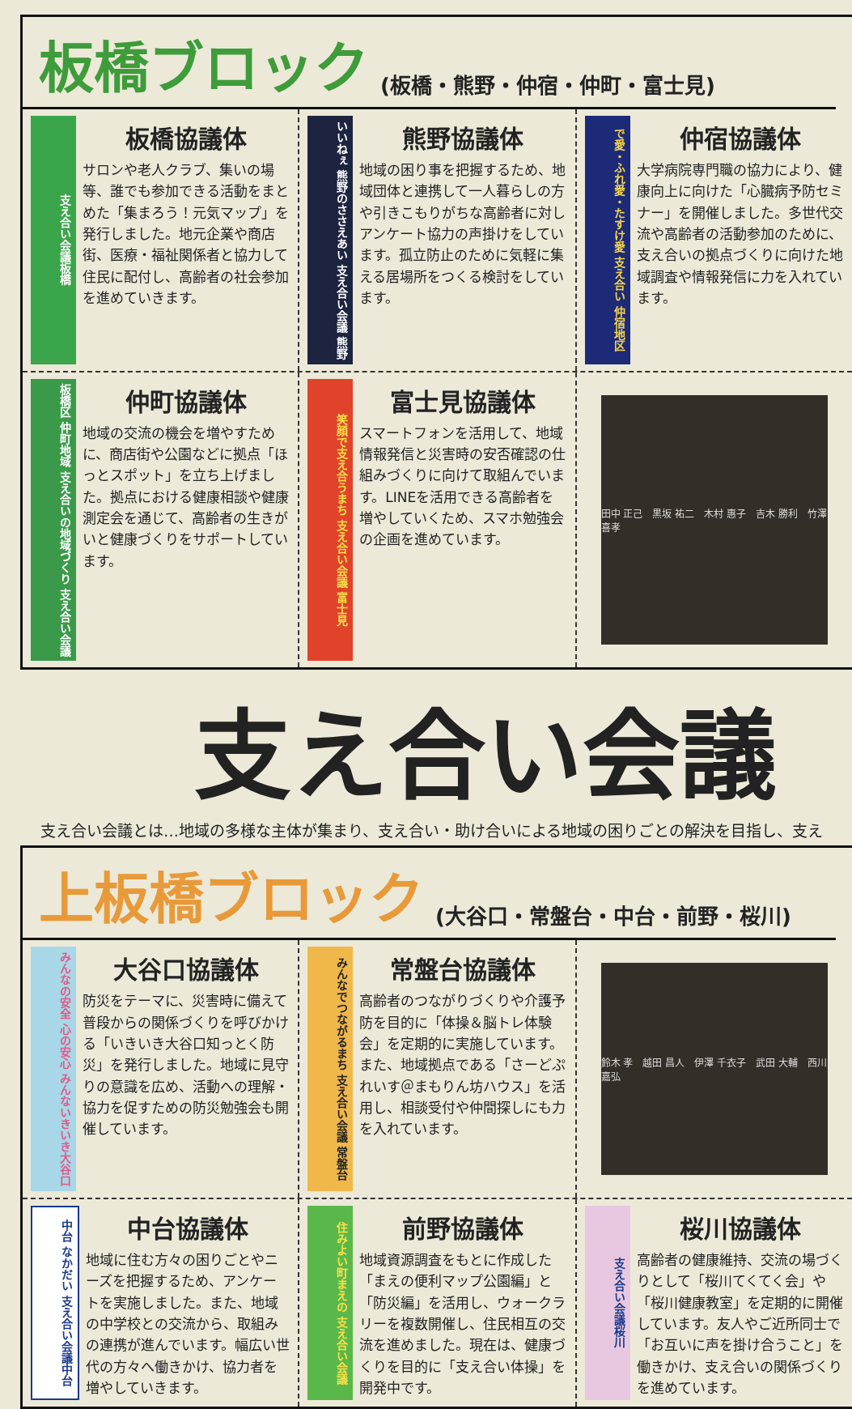板橋ブロック
(板橋・熊野・仲宿・仲町・富士見)
支え合い会議板橋
板橋協議体
サロンや老人クラブ、集いの場等、誰でも参加できる活動をまとめた「集まろう！元気マップ」を発行しました。地元企業や商店街、医療・福祉関係者と協力して住民に配付し、高齢者の社会参加を進めていきます。
いいねぇ 熊野のささえあい 支え合い会議 熊野
熊野協議体
地域の困り事を把握するため、地域団体と連携して一人暮らしの方や引きこもりがちな高齢者に対しアンケート協力の声掛けをしています。孤立防止のために気軽に集える居場所をつくる検討をしています。
で愛・ふれ愛・たすけ愛 支え合い 仲宿地区
仲宿協議体
大学病院専門職の協力により、健康向上に向けた「心臓病予防セミナー」を開催しました。多世代交流や高齢者の活動参加のために、支え合いの拠点づくりに向けた地域調査や情報発信に力を入れています。
板橋区 仲町地域 支え合いの地域づくり 支え合い会議
仲町協議体
地域の交流の機会を増やすために、商店街や公園などに拠点「ほっとスポット」を立ち上げました。拠点における健康相談や健康測定会を通じて、高齢者の生きがいと健康づくりをサポートしています。
笑顔で支え合うまち 支え合い会議 富士見
富士見協議体
スマートフォンを活用して、地域情報発信と災害時の安否確認の仕組みづくりに向けて取組んでいます。LINEを活用できる高齢者を増やしていくため、スマホ勉強会の企画を進めています。
田中 正己　黒坂 祐二　木村 惠子　吉木 勝利　竹澤 喜孝
支え合い会議
支え合い会議とは…地域の多様な主体が集まり、支え合い・助け合いによる地域の困りごとの解決を目指し、支え
上板橋ブロック
(大谷口・常盤台・中台・前野・桜川)
みんなの安全 心の安心 みんないきいき大谷口
大谷口協議体
防災をテーマに、災害時に備えて普段からの関係づくりを呼びかける「いきいき大谷口知っとく防災」を発行しました。地域に見守りの意識を広め、活動への理解・協力を促すための防災勉強会も開催しています。
みんなでつながるまち 支え合い会議 常盤台
常盤台協議体
高齢者のつながりづくりや介護予防を目的に「体操＆脳トレ体験会」を定期的に実施しています。また、地域拠点である「さーどぷれいす＠まもりん坊ハウス」を活用し、相談受付や仲間探しにも力を入れています。
鈴木 孝　越田 昌人　伊澤 千衣子　武田 大輔　西川 嘉弘
中台 なかだい 支え合い会議中台
中台協議体
地域に住む方々の困りごとやニーズを把握するため、アンケートを実施しました。また、地域の中学校との交流から、取組みの連携が進んでいます。幅広い世代の方々へ働きかけ、協力者を増やしていきます。
住みよい町まえの 支え合い会議
前野協議体
地域資源調査をもとに作成した「まえの便利マップ公園編」と「防災編」を活用し、ウォークラリーを複数開催し、住民相互の交流を進めました。現在は、健康づくりを目的に「支え合い体操」を開発中です。
支え合い会議桜川
桜川協議体
高齢者の健康維持、交流の場づくりとして「桜川てくてく会」や「桜川健康教室」を定期的に開催しています。友人やご近所同士で「お互いに声を掛け合うこと」を働きかけ、支え合いの関係づくりを進めています。